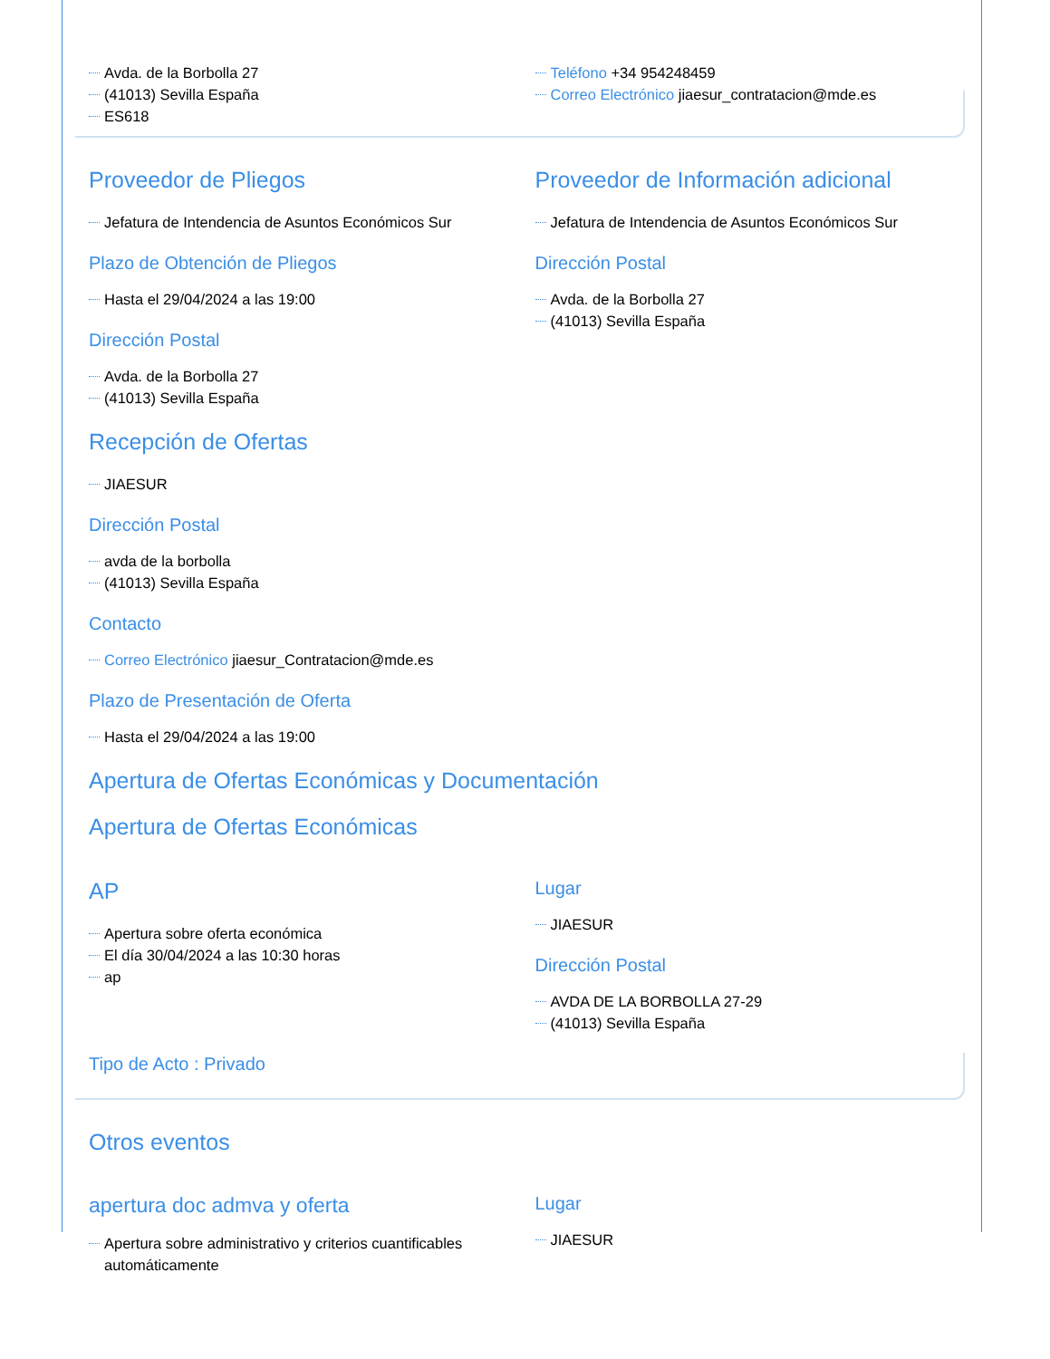Avda. de la Borbolla 27
(41013) Sevilla España
ES618
Teléfono +34 954248459
Correo Electrónico jiaesur_contratacion@mde.es
Proveedor de Pliegos
Jefatura de Intendencia de Asuntos Económicos Sur
Plazo de Obtención de Pliegos
Hasta el 29/04/2024 a las 19:00
Dirección Postal
Avda. de la Borbolla 27
(41013) Sevilla España
Proveedor de Información adicional
Jefatura de Intendencia de Asuntos Económicos Sur
Dirección Postal
Avda. de la Borbolla 27
(41013) Sevilla España
Recepción de Ofertas
JIAESUR
Dirección Postal
avda de la borbolla
(41013) Sevilla España
Contacto
Correo Electrónico jiaesur_Contratacion@mde.es
Plazo de Presentación de Oferta
Hasta el 29/04/2024 a las 19:00
Apertura de Ofertas Económicas y Documentación
Apertura de Ofertas Económicas
AP
Apertura sobre oferta económica
El día 30/04/2024 a las 10:30 horas
ap
Lugar
JIAESUR
Dirección Postal
AVDA DE LA BORBOLLA 27-29
(41013) Sevilla España
Tipo de Acto : Privado
Otros eventos
apertura doc admva y oferta
Apertura sobre administrativo y criterios cuantificables automáticamente
Lugar
JIAESUR